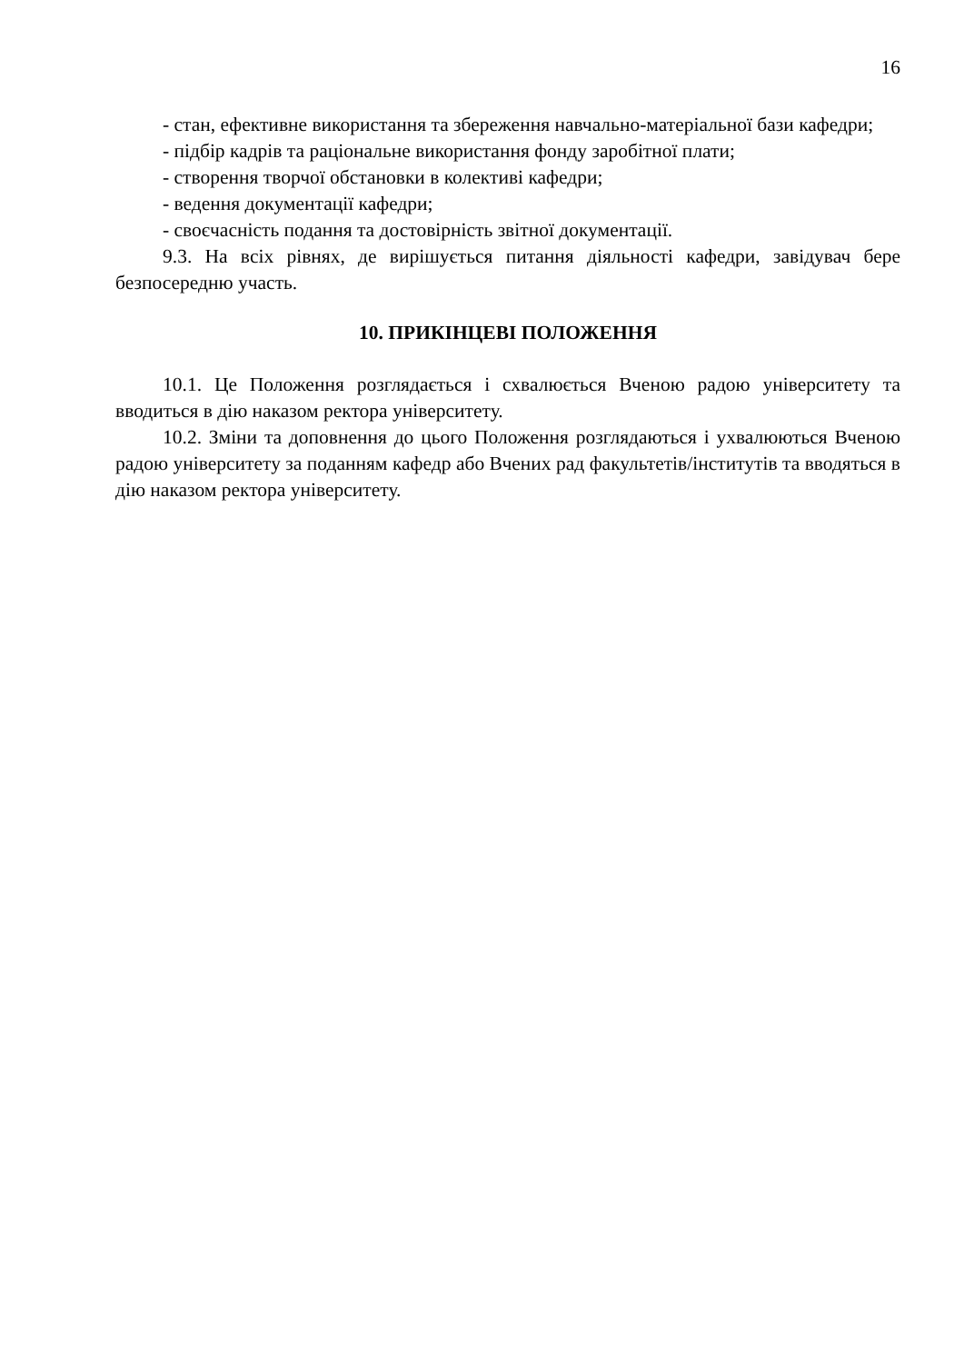16
- стан, ефективне використання та збереження навчально-матеріальної бази кафедри;
- підбір кадрів та раціональне використання фонду заробітної плати;
- створення творчої обстановки в колективі кафедри;
- ведення документації кафедри;
- своєчасність подання та достовірність звітної документації.
9.3. На всіх рівнях, де вирішується питання діяльності кафедри, завідувач бере безпосередню участь.
10. ПРИКІНЦЕВІ ПОЛОЖЕННЯ
10.1. Це Положення розглядається і схвалюється Вченою радою університету та вводиться в дію наказом ректора університету.
10.2. Зміни та доповнення до цього Положення розглядаються і ухвалюються Вченою радою університету за поданням кафедр або Вчених рад факультетів/інститутів та вводяться в дію наказом ректора університету.